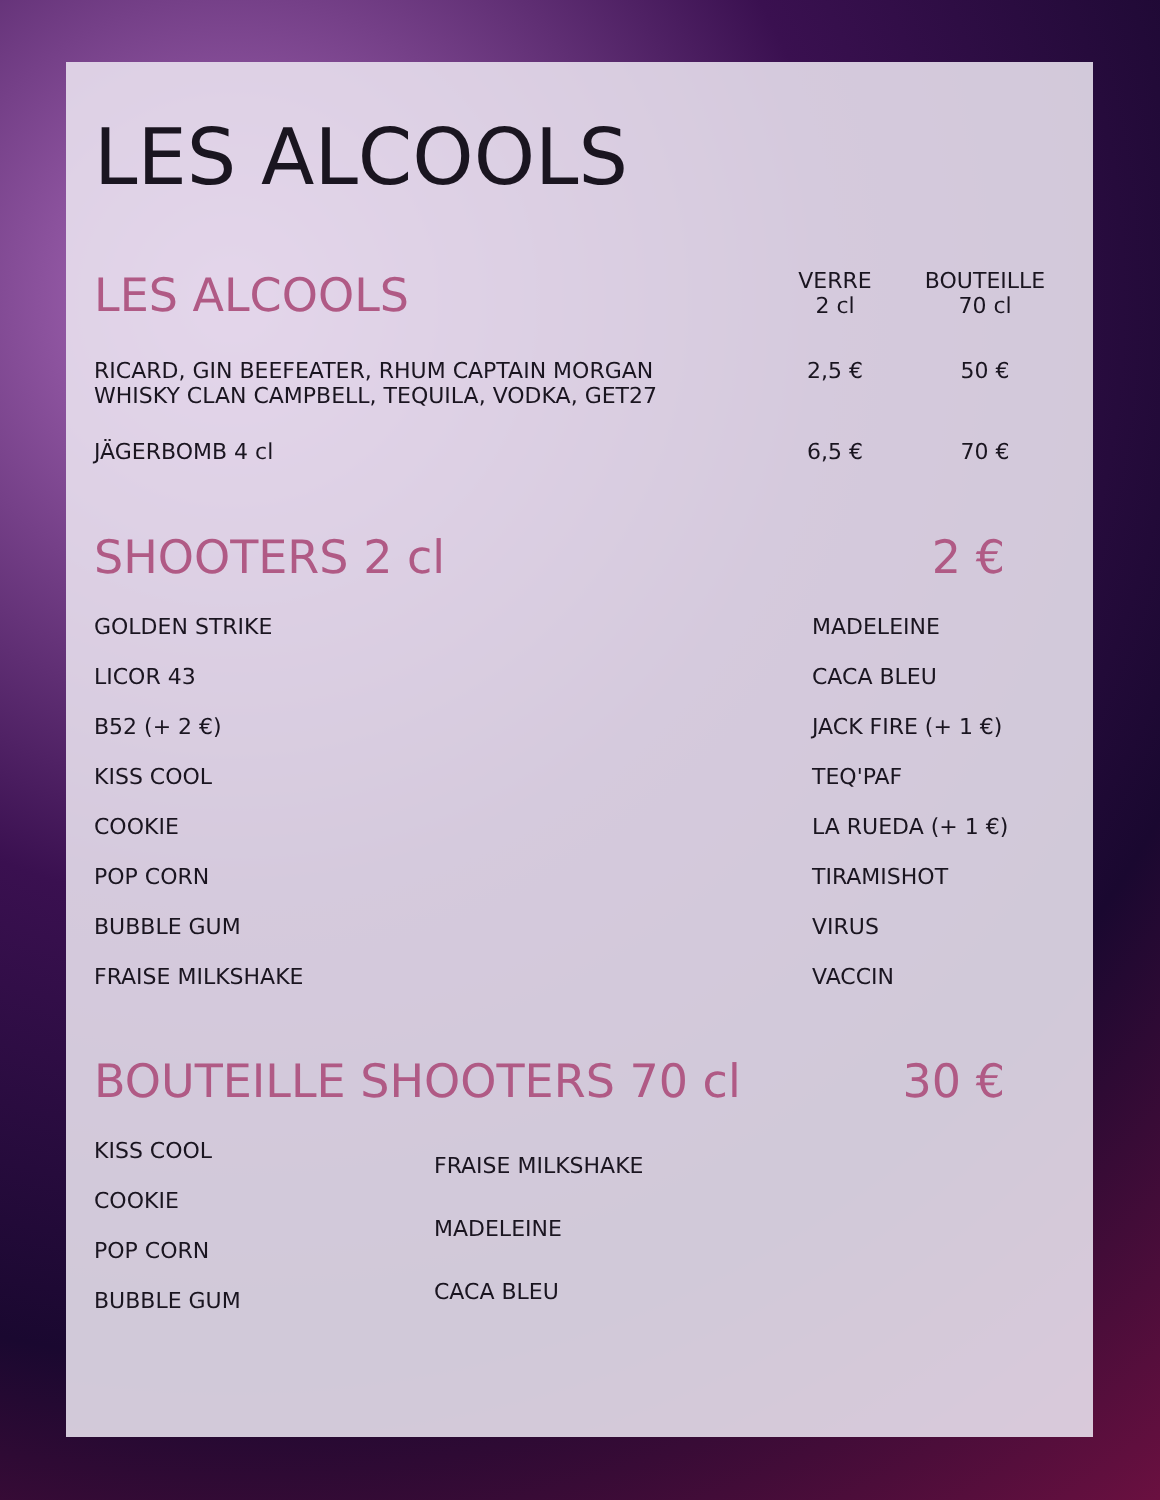LES ALCOOLS
| LES ALCOOLS | VERRE 2 cl | BOUTEILLE 70 cl |
| --- | --- | --- |
| RICARD, GIN BEEFEATER, RHUM CAPTAIN MORGAN WHISKY CLAN CAMPBELL, TEQUILA, VODKA, GET27 | 2,5 € | 50 € |
| JÄGERBOMB 4 cl | 6,5 € | 70 € |
SHOOTERS 2 cl 2 €
GOLDEN STRIKE
LICOR 43
B52 (+ 2 €)
KISS COOL
COOKIE
POP CORN
BUBBLE GUM
FRAISE MILKSHAKE
MADELEINE
CACA BLEU
JACK FIRE (+ 1 €)
TEQ'PAF
LA RUEDA (+ 1 €)
TIRAMISHOT
VIRUS
VACCIN
BOUTEILLE SHOOTERS 70 cl 30 €
KISS COOL
COOKIE
POP CORN
BUBBLE GUM
FRAISE MILKSHAKE
MADELEINE
CACA BLEU